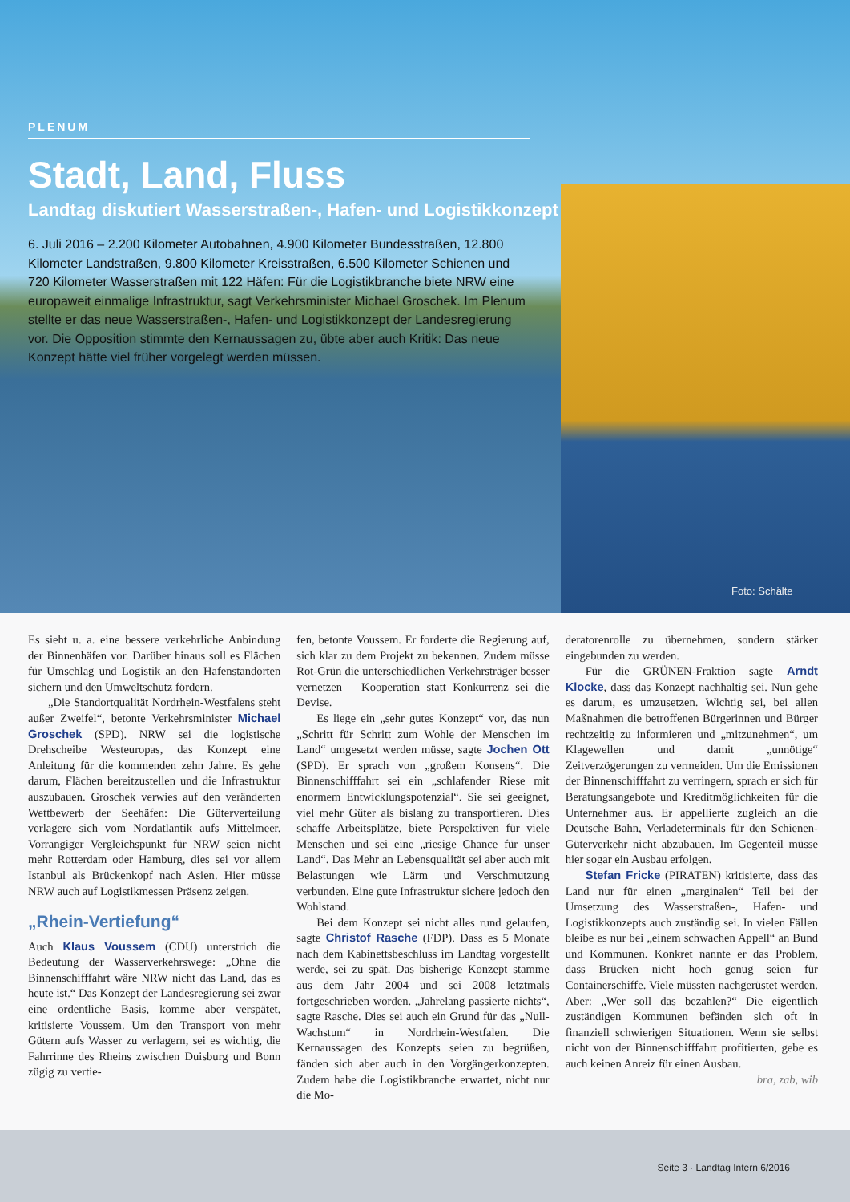PLENUM
Stadt, Land, Fluss
Landtag diskutiert Wasserstraßen-, Hafen- und Logistikkonzept
6. Juli 2016 – 2.200 Kilometer Autobahnen, 4.900 Kilometer Bundesstraßen, 12.800 Kilometer Landstraßen, 9.800 Kilometer Kreisstraßen, 6.500 Kilometer Schienen und 720 Kilometer Wasserstraßen mit 122 Häfen: Für die Logistikbranche biete NRW eine europaweit einmalige Infrastruktur, sagt Verkehrsminister Michael Groschek. Im Plenum stellte er das neue Wasserstraßen-, Hafen- und Logistikkonzept der Landesregierung vor. Die Opposition stimmte den Kernaussagen zu, übte aber auch Kritik: Das neue Konzept hätte viel früher vorgelegt werden müssen.
Foto: Schälte
Es sieht u. a. eine bessere verkehrliche Anbindung der Binnenhäfen vor. Darüber hinaus soll es Flächen für Umschlag und Logistik an den Hafenstandorten sichern und den Umweltschutz fördern.
„Die Standortqualität Nordrhein-Westfalens steht außer Zweifel“, betonte Verkehrsminister Michael Groschek (SPD). NRW sei die logistische Drehscheibe Westeuropas, das Konzept eine Anleitung für die kommenden zehn Jahre. Es gehe darum, Flächen bereitzustellen und die Infrastruktur auszubauen. Groschek verwies auf den veränderten Wettbewerb der Seehäfen: Die Güterverteilung verlagere sich vom Nordatlantik aufs Mittelmeer. Vorrangiger Vergleichspunkt für NRW seien nicht mehr Rotterdam oder Hamburg, dies sei vor allem Istanbul als Brückenkopf nach Asien. Hier müsse NRW auch auf Logistikmessen Präsenz zeigen.
„Rhein-Vertiefung“
Auch Klaus Voussem (CDU) unterstrich die Bedeutung der Wasserverkehrswege: „Ohne die Binnenschifffahrt wäre NRW nicht das Land, das es heute ist.“ Das Konzept der Landesregierung sei zwar eine ordentliche Basis, komme aber verspätet, kritisierte Voussem. Um den Transport von mehr Gütern aufs Wasser zu verlagern, sei es wichtig, die Fahrrinne des Rheins zwischen Duisburg und Bonn zügig zu vertie-
fen, betonte Voussem. Er forderte die Regierung auf, sich klar zu dem Projekt zu bekennen. Zudem müsse Rot-Grün die unterschiedlichen Verkehrsträger besser vernetzen – Kooperation statt Konkurrenz sei die Devise.
Es liege ein „sehr gutes Konzept“ vor, das nun „Schritt für Schritt zum Wohle der Menschen im Land“ umgesetzt werden müsse, sagte Jochen Ott (SPD). Er sprach von „großem Konsens“. Die Binnenschifffahrt sei ein „schlafender Riese mit enormem Entwicklungspotenzial“. Sie sei geeignet, viel mehr Güter als bislang zu transportieren. Dies schaffe Arbeitsplätze, biete Perspektiven für viele Menschen und sei eine „riesige Chance für unser Land“. Das Mehr an Lebensqualität sei aber auch mit Belastungen wie Lärm und Verschmutzung verbunden. Eine gute Infrastruktur sichere jedoch den Wohlstand.
Bei dem Konzept sei nicht alles rund gelaufen, sagte Christof Rasche (FDP). Dass es 5 Monate nach dem Kabinettsbeschluss im Landtag vorgestellt werde, sei zu spät. Das bisherige Konzept stamme aus dem Jahr 2004 und sei 2008 letztmals fortgeschrieben worden. „Jahrelang passierte nichts“, sagte Rasche. Dies sei auch ein Grund für das „Null-Wachstum“ in Nordrhein-Westfalen. Die Kernaussagen des Konzepts seien zu begrüßen, fänden sich aber auch in den Vorgängerkonzepten. Zudem habe die Logistikbranche erwartet, nicht nur die Mo-
deratorenrolle zu übernehmen, sondern stärker eingebunden zu werden.
Für die GRÜNEN-Fraktion sagte Arndt Klocke, dass das Konzept nachhaltig sei. Nun gehe es darum, es umzusetzen. Wichtig sei, bei allen Maßnahmen die betroffenen Bürgerinnen und Bürger rechtzeitig zu informieren und „mitzunehmen“, um Klagewellen und damit „unnötige“ Zeitverzögerungen zu vermeiden. Um die Emissionen der Binnenschifffahrt zu verringern, sprach er sich für Beratungsangebote und Kreditmöglichkeiten für die Unternehmer aus. Er appellierte zugleich an die Deutsche Bahn, Verladeterminals für den Schienen-Güterverkehr nicht abzubauen. Im Gegenteil müsse hier sogar ein Ausbau erfolgen.
Stefan Fricke (PIRATEN) kritisierte, dass das Land nur für einen „marginalen“ Teil bei der Umsetzung des Wasserstraßen-, Hafen- und Logistikkonzepts auch zuständig sei. In vielen Fällen bleibe es nur bei „einem schwachen Appell“ an Bund und Kommunen. Konkret nannte er das Problem, dass Brücken nicht hoch genug seien für Containerschiffe. Viele müssten nachgerüstet werden. Aber: „Wer soll das bezahlen?“ Die eigentlich zuständigen Kommunen befänden sich oft in finanziell schwierigen Situationen. Wenn sie selbst nicht von der Binnenschifffahrt profitierten, gebe es auch keinen Anreiz für einen Ausbau. bra, zab, wib
Seite 3 · Landtag Intern 6/2016